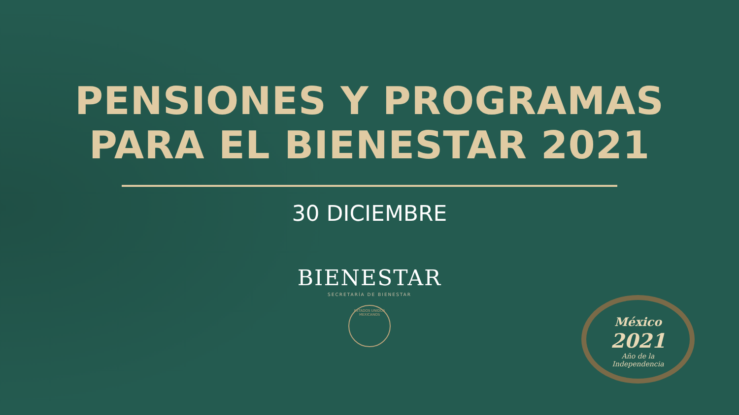PENSIONES Y PROGRAMAS
PARA EL BIENESTAR 2021
30 DICIEMBRE
BIENESTAR
SECRETARÍA DE BIENESTAR
ESTADOS UNIDOS MEXICANOS
México
2021
Año de la
Independencia